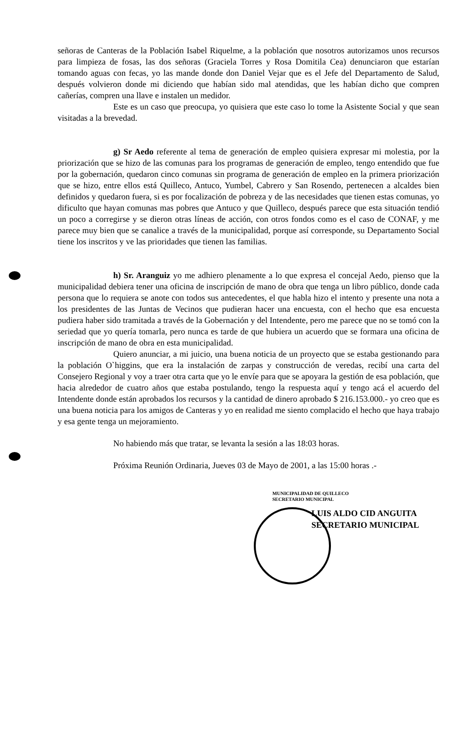señoras de Canteras de la Población Isabel Riquelme, a la población que nosotros autorizamos unos recursos para limpieza de fosas, las dos señoras (Graciela Torres y Rosa Domitila Cea) denunciaron que estarían tomando aguas con fecas, yo las mande donde don Daniel Vejar que es el Jefe del Departamento de Salud, después volvieron donde mi diciendo que habían sido mal atendidas, que les habían dicho que compren cañerías, compren una llave e instalen un medidor.
Este es un caso que preocupa, yo quisiera que este caso lo tome la Asistente Social y que sean visitadas a la brevedad.
g) Sr Aedo referente al tema de generación de empleo quisiera expresar mi molestia, por la priorización que se hizo de las comunas para los programas de generación de empleo, tengo entendido que fue por la gobernación, quedaron cinco comunas sin programa de generación de empleo en la primera priorización que se hizo, entre ellos está Quilleco, Antuco, Yumbel, Cabrero y San Rosendo, pertenecen a alcaldes bien definidos y quedaron fuera, si es por focalización de pobreza y de las necesidades que tienen estas comunas, yo dificulto que hayan comunas mas pobres que Antuco y que Quilleco, después parece que esta situación tendió un poco a corregirse y se dieron otras líneas de acción, con otros fondos como es el caso de CONAF, y me parece muy bien que se canalice a través de la municipalidad, porque así corresponde, su Departamento Social tiene los inscritos y ve las prioridades que tienen las familias.
h) Sr. Aranguiz yo me adhiero plenamente a lo que expresa el concejal Aedo, pienso que la municipalidad debiera tener una oficina de inscripción de mano de obra que tenga un libro público, donde cada persona que lo requiera se anote con todos sus antecedentes, el que habla hizo el intento y presente una nota a los presidentes de las Juntas de Vecinos que pudieran hacer una encuesta, con el hecho que esa encuesta pudiera haber sido tramitada a través de la Gobernación y del Intendente, pero me parece que no se tomó con la seriedad que yo quería tomarla, pero nunca es tarde de que hubiera un acuerdo que se formara una oficina de inscripción de mano de obra en esta municipalidad.
Quiero anunciar, a mi juicio, una buena noticia de un proyecto que se estaba gestionando para la población O`higgins, que era la instalación de zarpas y construcción de veredas, recibí una carta del Consejero Regional y voy a traer otra carta que yo le envíe para que se apoyara la gestión de esa población, que hacia alrededor de cuatro años que estaba postulando, tengo la respuesta aquí y tengo acá el acuerdo del Intendente donde están aprobados los recursos y la cantidad de dinero aprobado $ 216.153.000.- yo creo que es una buena noticia para los amigos de Canteras y yo en realidad me siento complacido el hecho que haya trabajo y esa gente tenga un mejoramiento.
No habiendo más que tratar, se levanta la sesión a las 18:03 horas.
Próxima Reunión Ordinaria, Jueves 03 de Mayo de 2001, a las 15:00 horas .-
MUNICIPALIDAD DE QUILLECO
SECRETARIO MUNICIPAL
LUIS ALDO CID ANGUITA
SECRETARIO MUNICIPAL